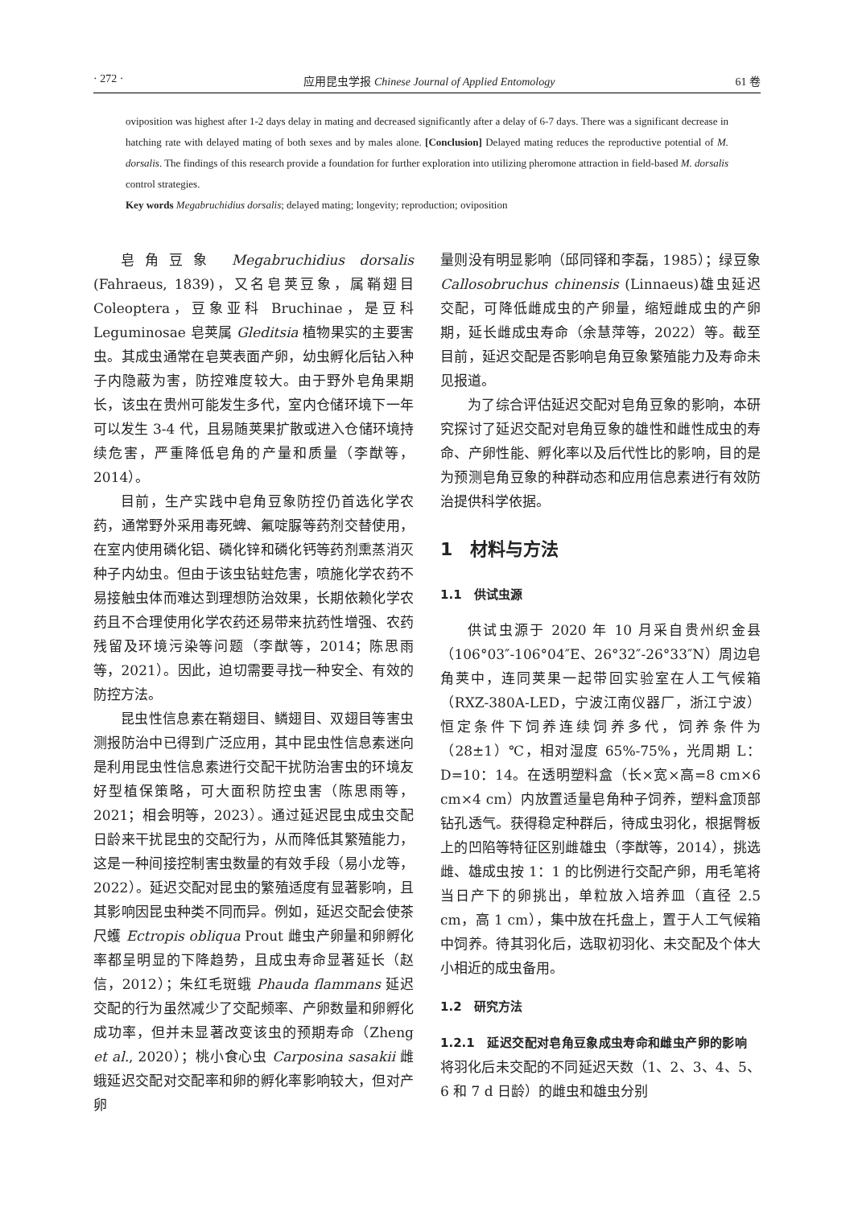· 272 · 应用昆虫学报 Chinese Journal of Applied Entomology 61 卷
oviposition was highest after 1-2 days delay in mating and decreased significantly after a delay of 6-7 days. There was a significant decrease in hatching rate with delayed mating of both sexes and by males alone. [Conclusion] Delayed mating reduces the reproductive potential of M. dorsalis. The findings of this research provide a foundation for further exploration into utilizing pheromone attraction in field-based M. dorsalis control strategies.
Key words Megabruchidius dorsalis; delayed mating; longevity; reproduction; oviposition
皂角豆象 Megabruchidius dorsalis (Fahraeus, 1839)，又名皂荚豆象，属鞘翅目 Coleoptera，豆象亚科 Bruchinae，是豆科 Leguminosae 皂荚属 Gleditsia 植物果实的主要害虫。其成虫通常在皂荚表面产卵，幼虫孵化后钻入种子内隐蔽为害，防控难度较大。由于野外皂角果期长，该虫在贵州可能发生多代，室内仓储环境下一年可以发生 3-4 代，且易随荚果扩散或进入仓储环境持续危害，严重降低皂角的产量和质量（李猷等，2014）。
目前，生产实践中皂角豆象防控仍首选化学农药，通常野外采用毒死蜱、氟啶脲等药剂交替使用，在室内使用磷化铝、磷化锌和磷化钙等药剂熏蒸消灭种子内幼虫。但由于该虫钻蛀危害，喷施化学农药不易接触虫体而难达到理想防治效果，长期依赖化学农药且不合理使用化学农药还易带来抗药性增强、农药残留及环境污染等问题（李猷等，2014；陈思雨等，2021）。因此，迫切需要寻找一种安全、有效的防控方法。
昆虫性信息素在鞘翅目、鳞翅目、双翅目等害虫测报防治中已得到广泛应用，其中昆虫性信息素迷向是利用昆虫性信息素进行交配干扰防治害虫的环境友好型植保策略，可大面积防控虫害（陈思雨等，2021；相会明等，2023）。通过延迟昆虫成虫交配日龄来干扰昆虫的交配行为，从而降低其繁殖能力，这是一种间接控制害虫数量的有效手段（易小龙等，2022）。延迟交配对昆虫的繁殖适度有显著影响，且其影响因昆虫种类不同而异。例如，延迟交配会使茶尺蠖 Ectropis obliqua Prout 雌虫产卵量和卵孵化率都呈明显的下降趋势，且成虫寿命显著延长（赵信，2012）；朱红毛斑蛾 Phauda flammans 延迟交配的行为虽然减少了交配频率、产卵数量和卵孵化成功率，但并未显著改变该虫的预期寿命（Zheng et al., 2020）；桃小食心虫 Carposina sasakii 雌蛾延迟交配对交配率和卵的孵化率影响较大，但对产卵
量则没有明显影响（邱同铎和李磊，1985）；绿豆象 Callosobruchus chinensis (Linnaeus)雄虫延迟交配，可降低雌成虫的产卵量，缩短雌成虫的产卵期，延长雌成虫寿命（余慧萍等，2022）等。截至目前，延迟交配是否影响皂角豆象繁殖能力及寿命未见报道。
为了综合评估延迟交配对皂角豆象的影响，本研究探讨了延迟交配对皂角豆象的雄性和雌性成虫的寿命、产卵性能、孵化率以及后代性比的影响，目的是为预测皂角豆象的种群动态和应用信息素进行有效防治提供科学依据。
1　材料与方法
1.1　供试虫源
供试虫源于 2020 年 10 月采自贵州织金县（106°03″-106°04″E、26°32″-26°33″N）周边皂角荚中，连同荚果一起带回实验室在人工气候箱（RXZ-380A-LED，宁波江南仪器厂，浙江宁波）恒定条件下饲养连续饲养多代，饲养条件为（28±1）℃，相对湿度 65%-75%，光周期 L：D=10：14。在透明塑料盒（长×宽×高=8 cm×6 cm×4 cm）内放置适量皂角种子饲养，塑料盒顶部钻孔透气。获得稳定种群后，待成虫羽化，根据臀板上的凹陷等特征区别雌雄虫（李猷等，2014），挑选雌、雄成虫按 1：1 的比例进行交配产卵，用毛笔将当日产下的卵挑出，单粒放入培养皿（直径 2.5 cm，高 1 cm），集中放在托盘上，置于人工气候箱中饲养。待其羽化后，选取初羽化、未交配及个体大小相近的成虫备用。
1.2　研究方法
1.2.1　延迟交配对皂角豆象成虫寿命和雌虫产卵的影响　将羽化后未交配的不同延迟天数（1、2、3、4、5、6 和 7 d 日龄）的雌虫和雄虫分别